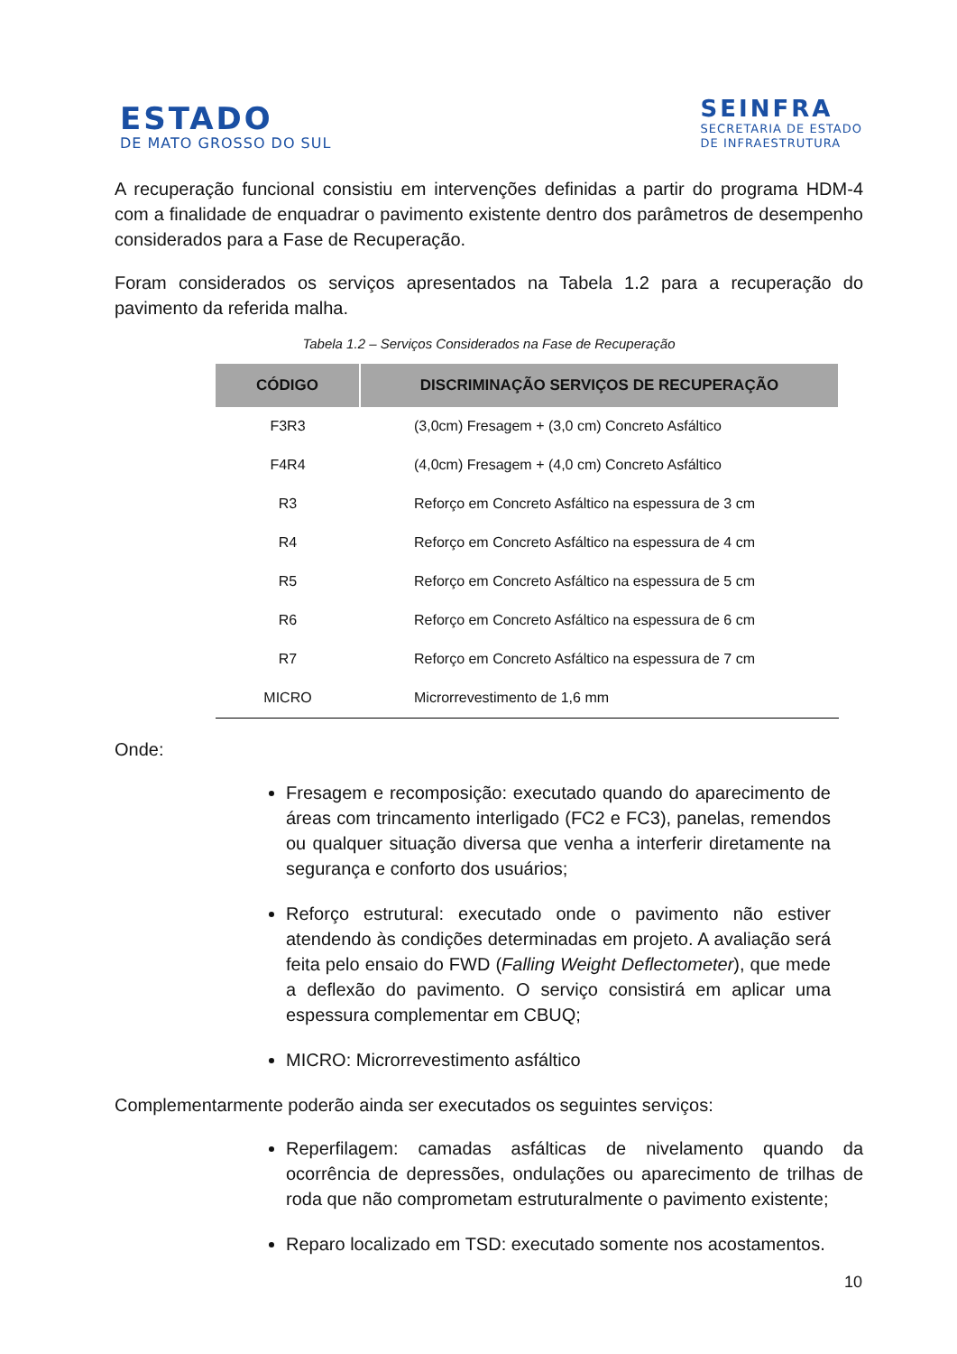ESTADO
DE MATO GROSSO DO SUL
SEINFRA
SECRETARIA DE ESTADO
DE INFRAESTRUTURA
A recuperação funcional consistiu em intervenções definidas a partir do programa HDM-4 com a finalidade de enquadrar o pavimento existente dentro dos parâmetros de desempenho considerados para a Fase de Recuperação.
Foram considerados os serviços apresentados na Tabela 1.2 para a recuperação do pavimento da referida malha.
Tabela 1.2 – Serviços Considerados na Fase de Recuperação
| CÓDIGO | DISCRIMINAÇÃO SERVIÇOS DE RECUPERAÇÃO |
| --- | --- |
| F3R3 | (3,0cm) Fresagem + (3,0 cm) Concreto Asfáltico |
| F4R4 | (4,0cm) Fresagem + (4,0 cm) Concreto Asfáltico |
| R3 | Reforço em Concreto Asfáltico na espessura de 3 cm |
| R4 | Reforço em Concreto Asfáltico na espessura de 4 cm |
| R5 | Reforço em Concreto Asfáltico na espessura de 5 cm |
| R6 | Reforço em Concreto Asfáltico na espessura de 6 cm |
| R7 | Reforço em Concreto Asfáltico na espessura de 7 cm |
| MICRO | Microrrevestimento de 1,6 mm |
Onde:
Fresagem e recomposição: executado quando do aparecimento de áreas com trincamento interligado (FC2 e FC3), panelas, remendos ou qualquer situação diversa que venha a interferir diretamente na segurança e conforto dos usuários;
Reforço estrutural: executado onde o pavimento não estiver atendendo às condições determinadas em projeto. A avaliação será feita pelo ensaio do FWD (Falling Weight Deflectometer), que mede a deflexão do pavimento. O serviço consistirá em aplicar uma espessura complementar em CBUQ;
MICRO: Microrrevestimento asfáltico
Complementarmente poderão ainda ser executados os seguintes serviços:
Reperfilagem: camadas asfálticas de nivelamento quando da ocorrência de depressões, ondulações ou aparecimento de trilhas de roda que não comprometam estruturalmente o pavimento existente;
Reparo localizado em TSD: executado somente nos acostamentos.
10